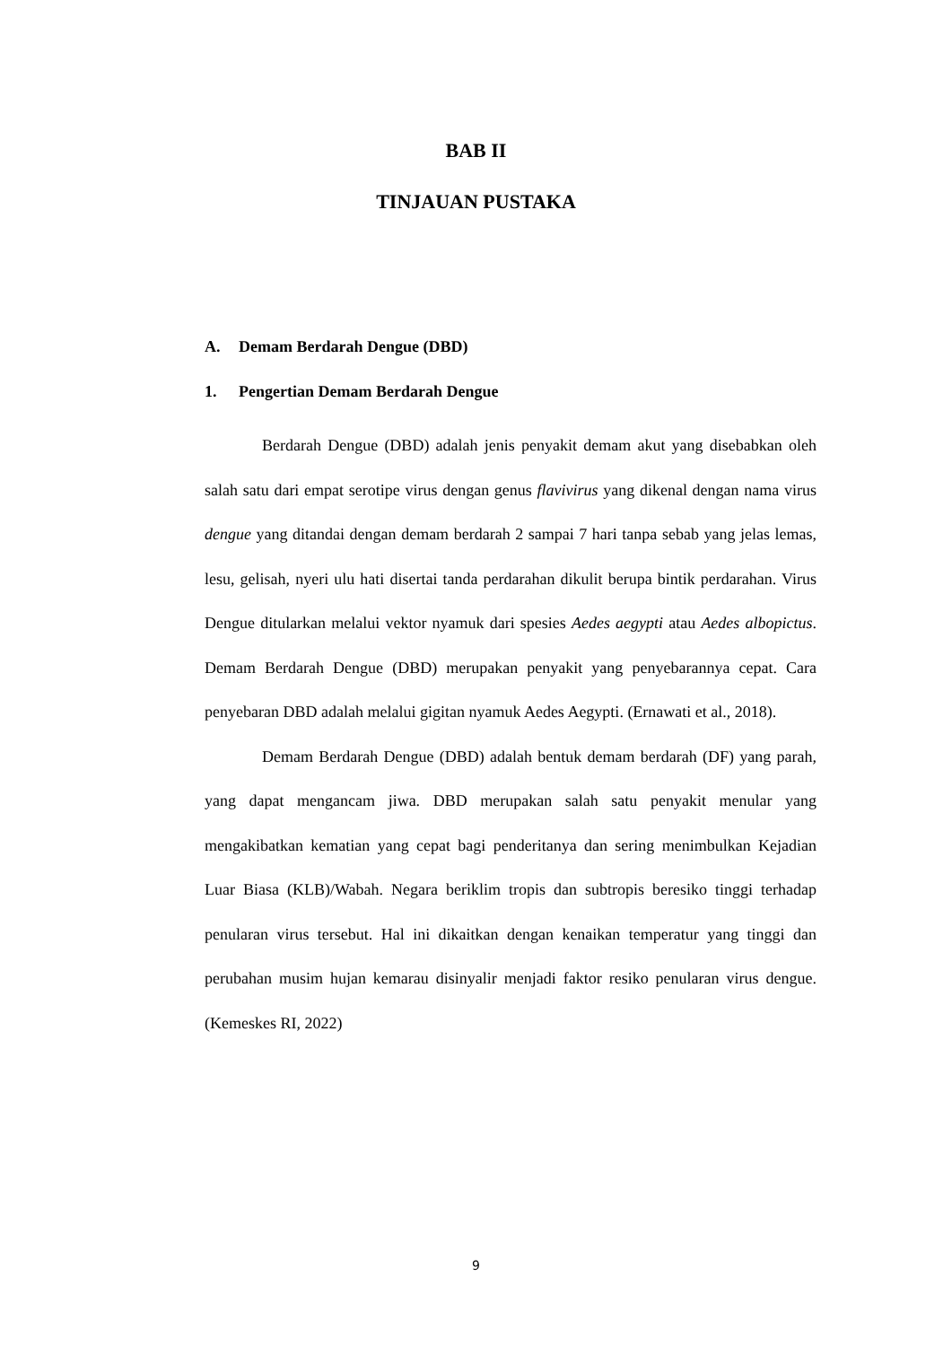BAB II
TINJAUAN PUSTAKA
A. Demam Berdarah Dengue (DBD)
1. Pengertian Demam Berdarah Dengue
Berdarah Dengue (DBD) adalah jenis penyakit demam akut yang disebabkan oleh salah satu dari empat serotipe virus dengan genus flavivirus yang dikenal dengan nama virus dengue yang ditandai dengan demam berdarah 2 sampai 7 hari tanpa sebab yang jelas lemas, lesu, gelisah, nyeri ulu hati disertai tanda perdarahan dikulit berupa bintik perdarahan. Virus Dengue ditularkan melalui vektor nyamuk dari spesies Aedes aegypti atau Aedes albopictus. Demam Berdarah Dengue (DBD) merupakan penyakit yang penyebarannya cepat. Cara penyebaran DBD adalah melalui gigitan nyamuk Aedes Aegypti. (Ernawati et al., 2018).
Demam Berdarah Dengue (DBD) adalah bentuk demam berdarah (DF) yang parah, yang dapat mengancam jiwa. DBD merupakan salah satu penyakit menular yang mengakibatkan kematian yang cepat bagi penderitanya dan sering menimbulkan Kejadian Luar Biasa (KLB)/Wabah. Negara beriklim tropis dan subtropis beresiko tinggi terhadap penularan virus tersebut. Hal ini dikaitkan dengan kenaikan temperatur yang tinggi dan perubahan musim hujan kemarau disinyalir menjadi faktor resiko penularan virus dengue. (Kemeskes RI, 2022)
9